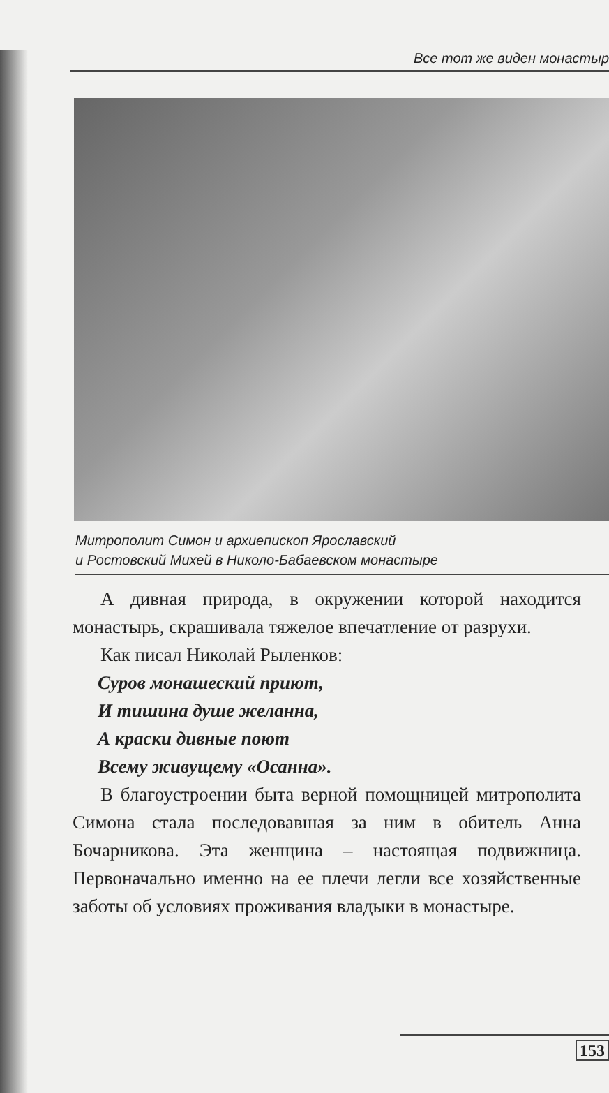Все тот же виден монастыр
Митрополит Симон и архиепископ Ярославский
и Ростовский Михей в Николо-Бабаевском монастыре
А дивная природа, в окружении которой находит­ся монастырь, скрашивала тяжелое впечатление от разрухи.
Как писал Николай Рыленков:
Суров монашеский приют,
И тишина душе желанна,
А краски дивные поют
Всему живущему «Осанна».
В благоустроении быта верной помощницей мит­рополита Симона стала последовавшая за ним в оби­тель Анна Бочарникова. Эта женщина – настоящая подвижница. Первоначально именно на ее плечи лег­ли все хозяйственные заботы об условиях прожива­ния владыки в монастыре.
153